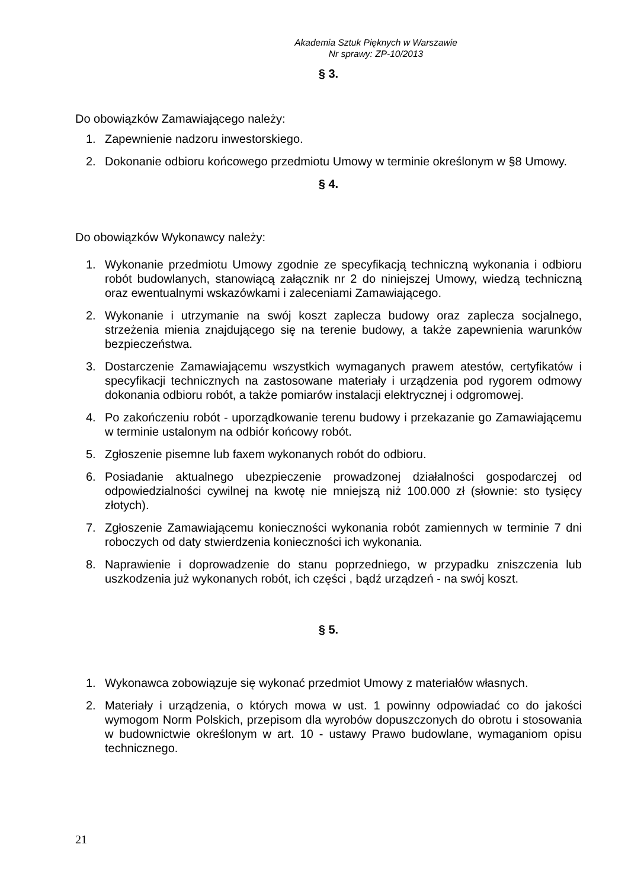Akademia Sztuk Pięknych w Warszawie
Nr sprawy: ZP-10/2013
§ 3.
Do obowiązków Zamawiającego należy:
1. Zapewnienie nadzoru inwestorskiego.
2. Dokonanie odbioru końcowego przedmiotu Umowy w terminie określonym w §8 Umowy.
§ 4.
Do obowiązków Wykonawcy należy:
1. Wykonanie przedmiotu Umowy zgodnie ze specyfikacją techniczną wykonania i odbioru robót budowlanych, stanowiącą załącznik nr 2 do niniejszej Umowy, wiedzą techniczną oraz ewentualnymi wskazówkami i zaleceniami Zamawiającego.
2. Wykonanie i utrzymanie na swój koszt zaplecza budowy oraz zaplecza socjalnego, strzeżenia mienia znajdującego się na terenie budowy, a także zapewnienia warunków bezpieczeństwa.
3. Dostarczenie Zamawiającemu wszystkich wymaganych prawem atestów, certyfikatów i specyfikacji technicznych na zastosowane materiały i urządzenia pod rygorem odmowy dokonania odbioru robót, a także pomiarów instalacji elektrycznej i odgromowej.
4. Po zakończeniu robót - uporządkowanie terenu budowy i przekazanie go Zamawiającemu w terminie ustalonym na odbiór końcowy robót.
5. Zgłoszenie pisemne lub faxem wykonanych robót do odbioru.
6. Posiadanie aktualnego ubezpieczenie prowadzonej działalności gospodarczej od odpowiedzialności cywilnej na kwotę nie mniejszą niż 100.000 zł (słownie: sto tysięcy złotych).
7. Zgłoszenie Zamawiającemu konieczności wykonania robót zamiennych w terminie 7 dni roboczych od daty stwierdzenia konieczności ich wykonania.
8. Naprawienie i doprowadzenie do stanu poprzedniego, w przypadku zniszczenia lub uszkodzenia już wykonanych robót, ich części , bądź urządzeń - na swój koszt.
§ 5.
1. Wykonawca zobowiązuje się wykonać przedmiot Umowy z materiałów własnych.
2. Materiały i urządzenia, o których mowa w ust. 1 powinny odpowiadać co do jakości wymogom Norm Polskich, przepisom dla wyrobów dopuszczonych do obrotu i stosowania w budownictwie określonym w art. 10 - ustawy Prawo budowlane, wymaganiom opisu technicznego.
21